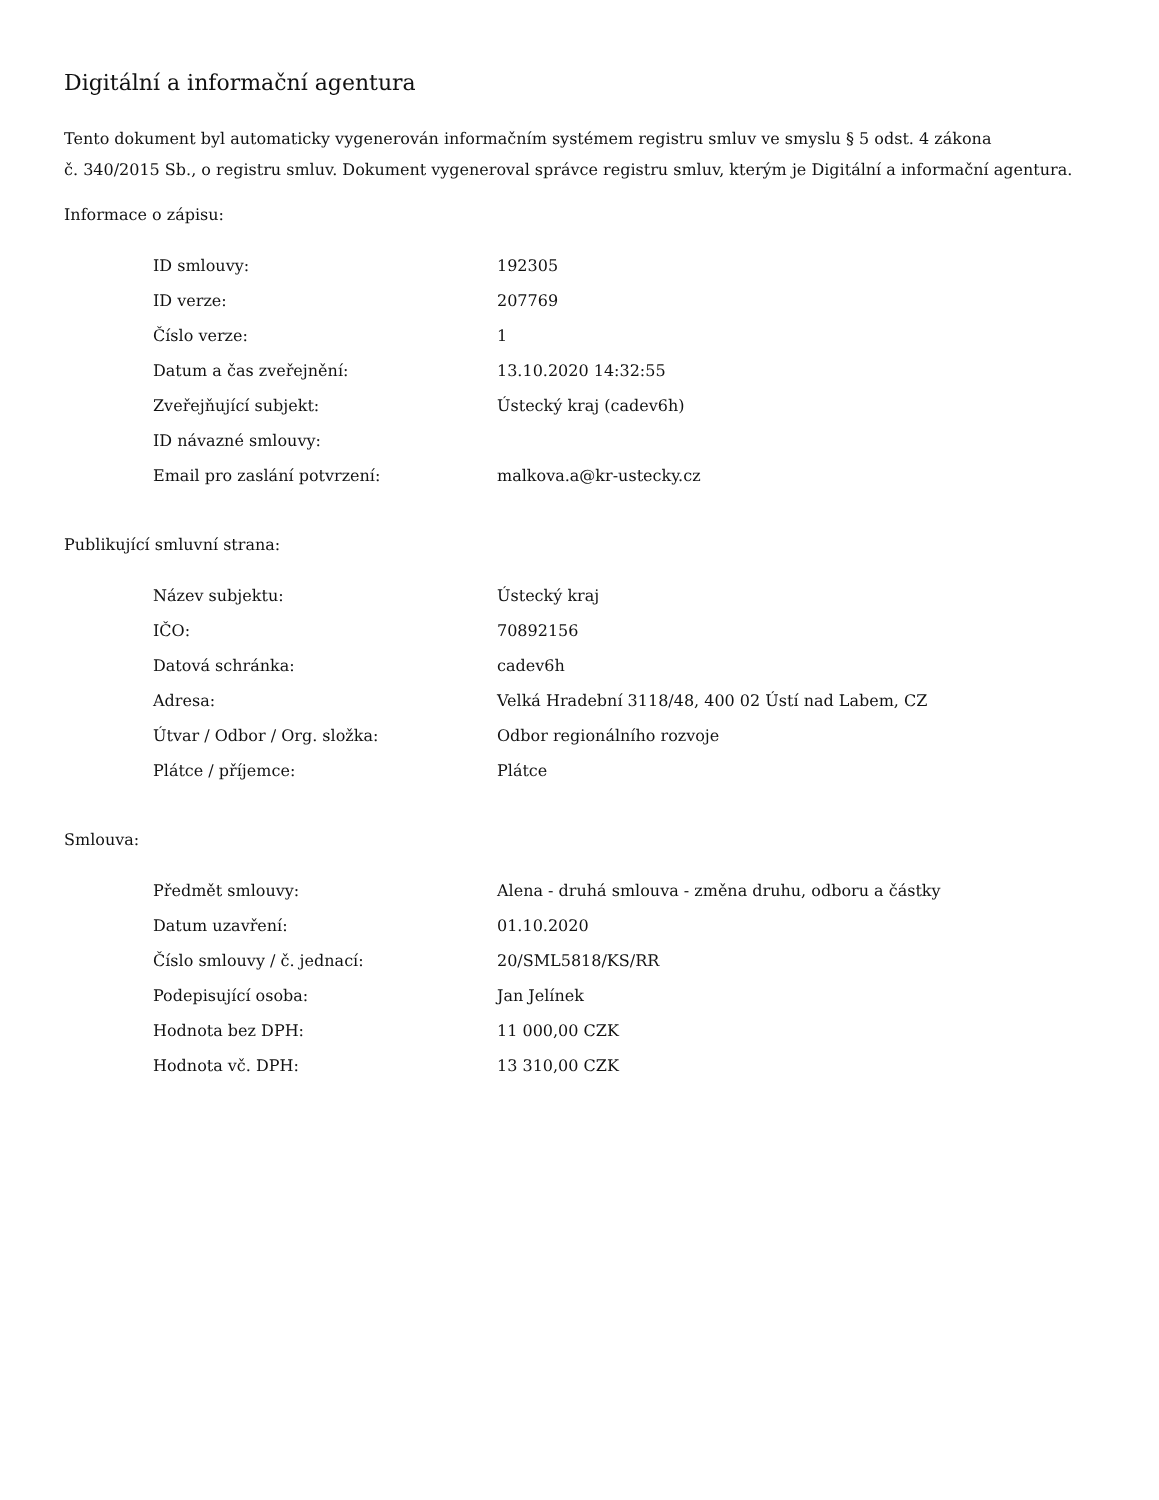Digitální a informační agentura
Tento dokument byl automaticky vygenerován informačním systémem registru smluv ve smyslu § 5 odst. 4 zákona
č. 340/2015 Sb., o registru smluv. Dokument vygeneroval správce registru smluv, kterým je Digitální a informační agentura.
Informace o zápisu:
| ID smlouvy: | 192305 |
| ID verze: | 207769 |
| Číslo verze: | 1 |
| Datum a čas zveřejnění: | 13.10.2020 14:32:55 |
| Zveřejňující subjekt: | Ústecký kraj (cadev6h) |
| ID návazné smlouvy: | |
| Email pro zaslání potvrzení: | malkova.a@kr-ustecky.cz |
Publikující smluvní strana:
| Název subjektu: | Ústecký kraj |
| IČO: | 70892156 |
| Datová schránka: | cadev6h |
| Adresa: | Velká Hradební 3118/48, 400 02 Ústí nad Labem, CZ |
| Útvar / Odbor / Org. složka: | Odbor regionálního rozvoje |
| Plátce / příjemce: | Plátce |
Smlouva:
| Předmět smlouvy: | Alena - druhá smlouva - změna druhu, odboru a částky |
| Datum uzavření: | 01.10.2020 |
| Číslo smlouvy / č. jednací: | 20/SML5818/KS/RR |
| Podepisující osoba: | Jan Jelínek |
| Hodnota bez DPH: | 11 000,00 CZK |
| Hodnota vč. DPH: | 13 310,00 CZK |